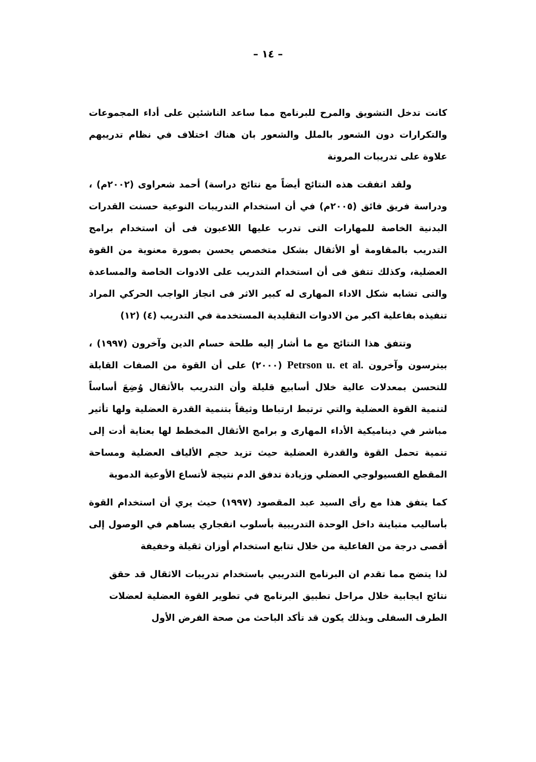– ١٤ –
كانت تدخل التشويق والمرح للبرنامج مما ساعد الناشئين على أداء المجموعات والتكرارات دون الشعور بالملل والشعور بان هناك اختلاف في نظام تدريبهم علاوة على تدريبات المرونة
ولقد اتفقت هذه النتائج أيضاً مع نتائج دراسة) أحمد شعراوى (٢٠٠٢م) ، ودراسة فريق فائق (٢٠٠٥م) في أن استخدام التدريبات النوعية حسنت القدرات البدنية الخاصة للمهارات التى تدرب عليها اللاعبون فى أن استخدام برامج التدريب بالمقاومة أو الأثقال بشكل متخصص يحسن بصورة معنوية من القوة العضلية، وكذلك تتفق فى أن استخدام التدريب على الادوات الخاصة والمساعدة والتى تشابه شكل الاداء المهارى له كبير الاثر فى انجاز الواجب الحركي المراد تنفيذه بفاعلية اكبر من الادوات التقليدية المستخدمة في التدريب (٤) (١٢)
وتتفق هذا النتائج مع ما أشار إليه طلحة حسام الدين وآخرون (١٩٩٧) ، بيترسون وآخرون Petrson u. et al. (٢٠٠٠) على أن القوة من الصفات القابلة للتحسن بمعدلات عالية خلال أسابيع قليلة وأن التدريب بالأثقال وُضِعَ أساساً لتنمية القوة العضلية والتي ترتبط ارتباطا وثيقاً بتنمية القدرة العضلية ولها تأثير مباشر في ديناميكية الأداء المهارى و برامج الأثقال المخطط لها بعناية أدت إلى تنمية تحمل القوة والقدرة العضلية حيث تزيد حجم الألياف العضلية ومساحة المقطع الفسيولوجي العضلي وزيادة تدفق الدم نتيجة لأتساع الأوعية الدموية
كما يتفق هذا مع رأى السيد عبد المقصود (١٩٩٧) حيث يري أن استخدام القوة بأساليب متباينة داخل الوحدة التدريبية بأسلوب انفجاري يساهم في الوصول إلى أقصى درجة من الفاعلية من خلال تتابع استخدام أوزان ثقيلة وخفيفة
لذا يتضح مما تقدم ان البرنامج التدريبي باستخدام تدريبات الاثقال قد حقق نتائج ايجابية خلال مراحل تطبيق البرنامج في تطوير القوة العضلية لعضلات الطرف السفلى وبذلك يكون قد تأكد الباحث من صحة الفرض الأول